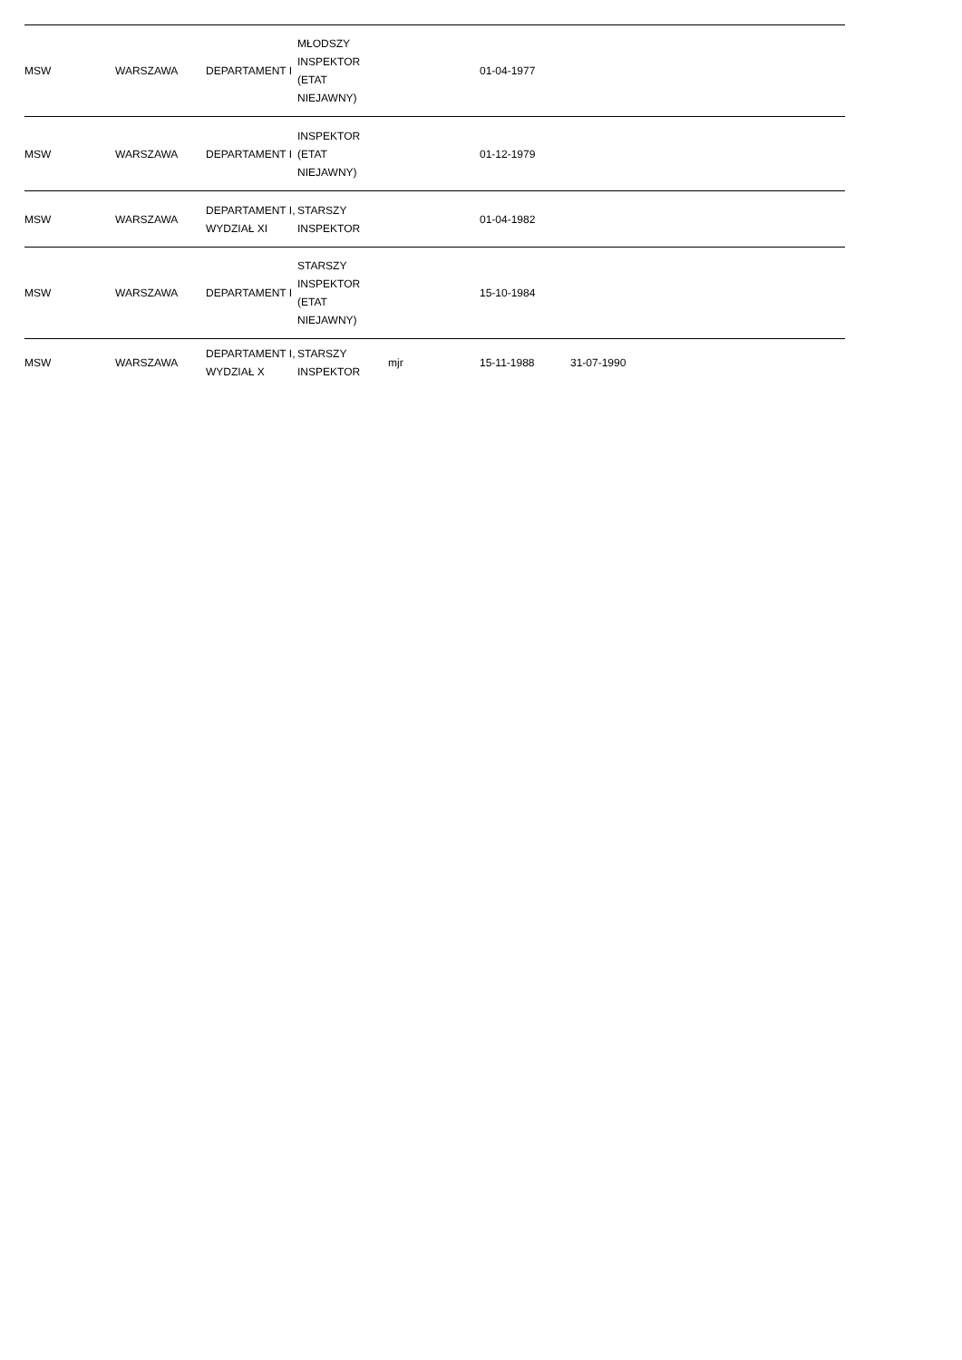| MSW | WARSZAWA | DEPARTAMENT I | MŁODSZY INSPEKTOR (ETAT NIEJAWNY) | | 01-04-1977 | | | |
| MSW | WARSZAWA | DEPARTAMENT I | INSPEKTOR (ETAT NIEJAWNY) | | 01-12-1979 | | | |
| MSW | WARSZAWA | DEPARTAMENT I, WYDZIAŁ XI | STARSZY INSPEKTOR | | 01-04-1982 | | | |
| MSW | WARSZAWA | DEPARTAMENT I | STARSZY INSPEKTOR (ETAT NIEJAWNY) | | 15-10-1984 | | | |
| MSW | WARSZAWA | DEPARTAMENT I, WYDZIAŁ X | STARSZY INSPEKTOR | mjr | 15-11-1988 | 31-07-1990 | | |